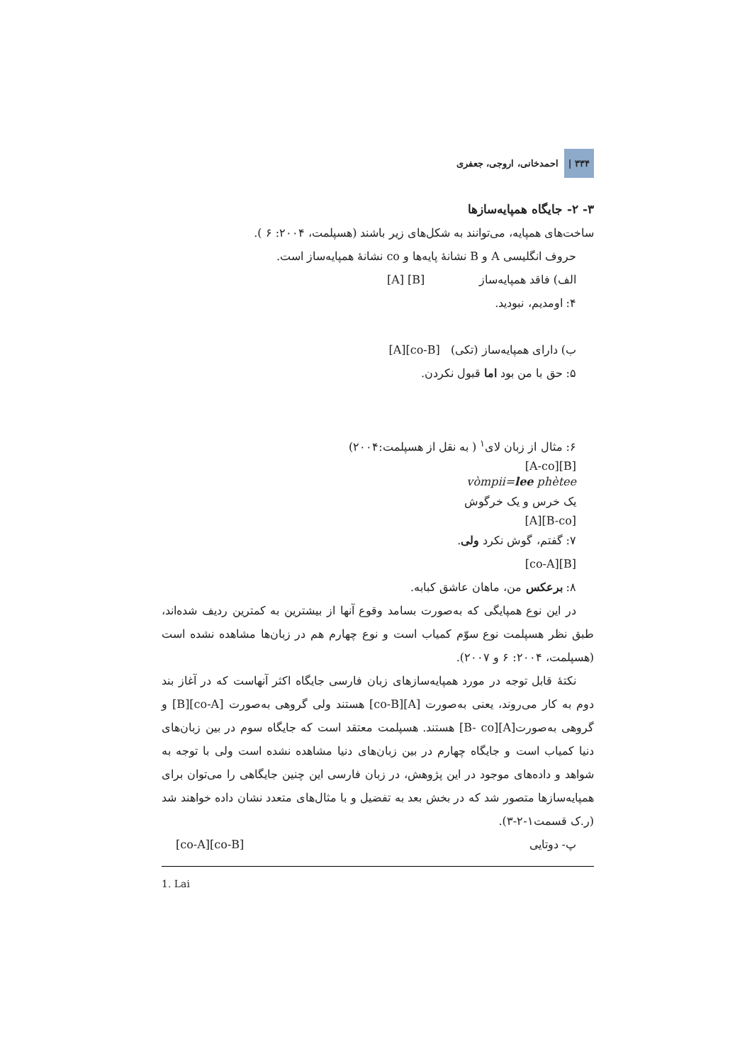۳۳۴ | احمدخانی، اروجی، جعفری
۳- ۲- جایگاه همپایه‌سازها
ساخت‌های همپایه، می‌توانند به شکل‌های زیر باشند (هسپلمت، ۲۰۰۴: ۶ ).
حروف انگلیسی A و B نشانهٔ پایه‌ها و co نشانهٔ همپایه‌ساز است.
الف) فاقد همپایه‌ساز [A] [B]
۴: اومدیم، نبودید.
ب) دارای همپایه‌ساز (تکی) [A][co-B]
۵: حق با من بود اما قبول نکردن.
۶: مثال از زبان لای<sup>۱</sup> ( به نقل از هسپلمت:۲۰۰۴)
[A-co][B]
vòmpii=lee phètee
یک خرس و یک خرگوش
[A][B-co]
۷: گفتم، گوش نکرد ولی.
[co-A][B]
۸: برعکس من، ماهان عاشق کبابه.
در این نوع همپایگی که به‌صورت بسامد وقوع آنها از بیشترین به کمترین ردیف شده‌اند، طبق نظر هسپلمت نوع سوّم کمیاب است و نوع چهارم هم در زبان‌ها مشاهده نشده است (هسپلمت، ۲۰۰۴: ۶ و ۲۰۰۷).
نکتهٔ قابل توجه در مورد همپایه‌سازهای زبان فارسی جایگاه اکثر آنهاست که در آغاز بند دوم به کار می‌روند، یعنی به‌صورت [A][co-B] هستند ولی گروهی به‌صورت [co-A][B] و گروهی به‌صورت[A][B- co] هستند. هسپلمت معتقد است که جایگاه سوم در بین زبان‌های دنیا کمیاب است و جایگاه چهارم در بین زبان‌های دنیا مشاهده نشده است ولی با توجه به شواهد و داده‌های موجود در این پژوهش، در زبان فارسی این چنین جایگاهی را می‌توان برای همپایه‌سازها متصور شد که در بخش بعد به تفضیل و با مثال‌های متعدد نشان داده خواهند شد (ر.ک قسمت۱-۲-۳).
پ- دوتایی [co-A][co-B]
1. Lai